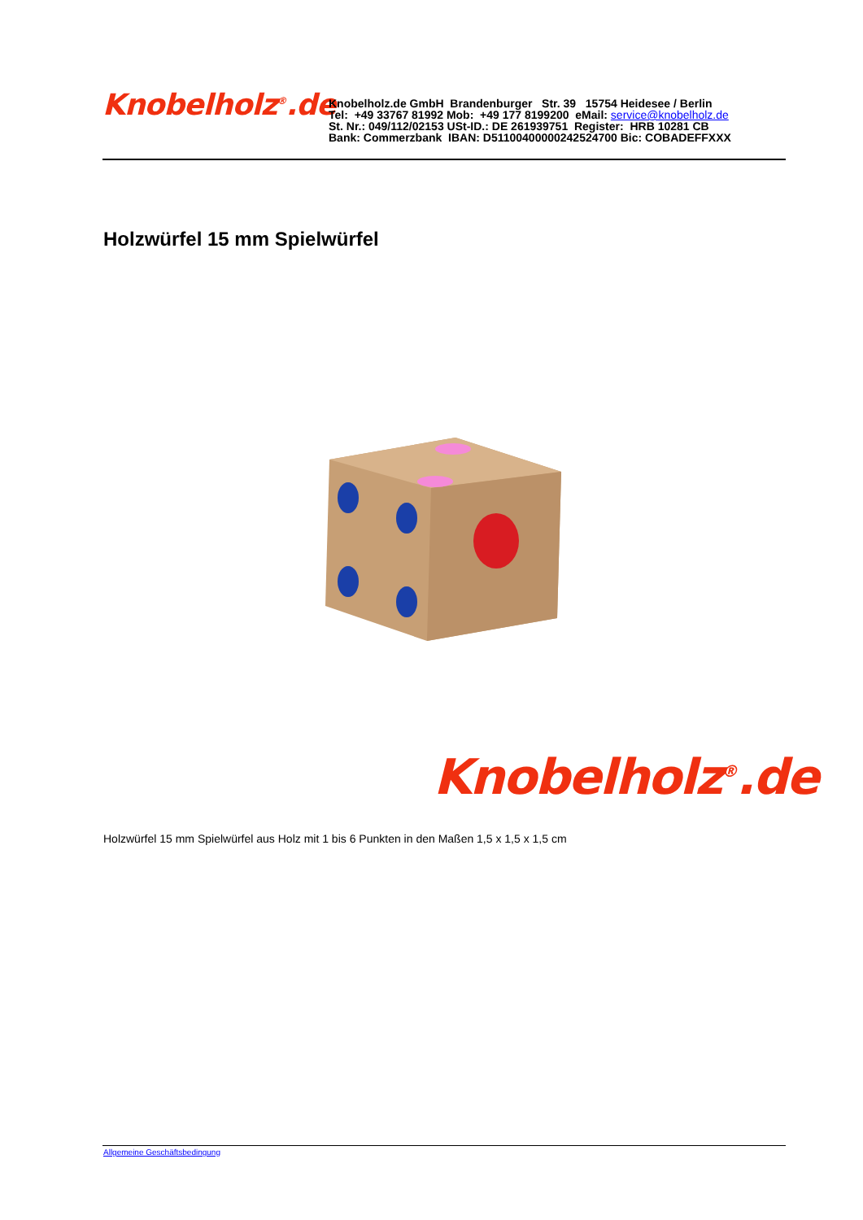Knobelholz<sup>®</sup>.de
Knobelholz.de GmbH Brandenburger Str. 39 15754 Heidesee / Berlin
Tel: +49 33767 81992 Mob: +49 177 8199200 eMail: service@knobelholz.de
St. Nr.: 049/112/02153 USt-ID.: DE 261939751 Register: HRB 10281 CB
Bank: Commerzbank IBAN: D51100400000242524700 Bic: COBADEFFXXX
Holzwürfel 15 mm Spielwürfel
Knobelholz<sup>®</sup>.de
Holzwürfel 15 mm Spielwürfel aus Holz mit 1 bis 6 Punkten in den Maßen 1,5 x 1,5 x 1,5 cm
Allgemeine Geschäftsbedingung